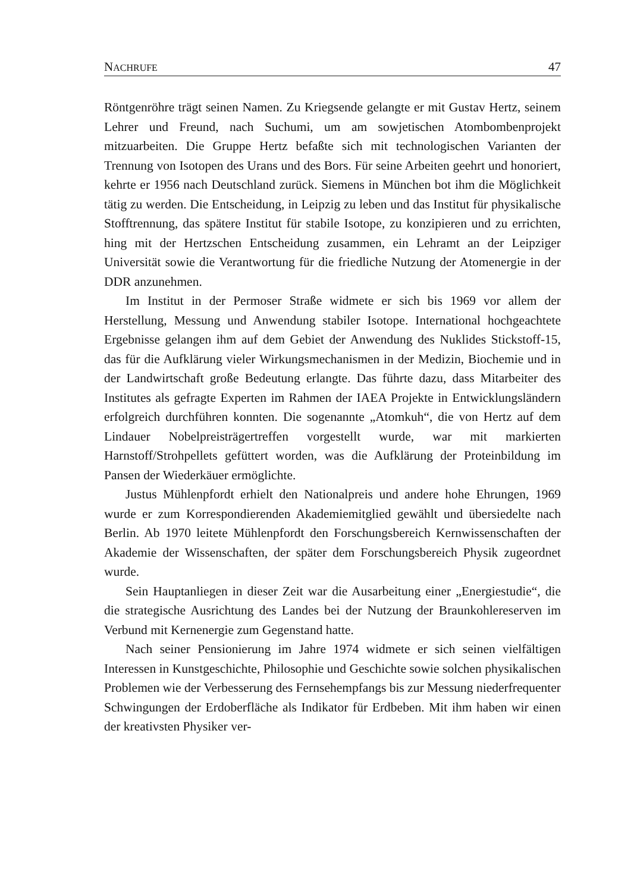NACHRUFE 47
Röntgenröhre trägt seinen Namen. Zu Kriegsende gelangte er mit Gustav Hertz, seinem Lehrer und Freund, nach Suchumi, um am sowjetischen Atombombenprojekt mitzuarbeiten. Die Gruppe Hertz befaßte sich mit technologischen Varianten der Trennung von Isotopen des Urans und des Bors. Für seine Arbeiten geehrt und honoriert, kehrte er 1956 nach Deutschland zurück. Siemens in München bot ihm die Möglichkeit tätig zu werden. Die Entscheidung, in Leipzig zu leben und das Institut für physikalische Stofftrennung, das spätere Institut für stabile Isotope, zu konzipieren und zu errichten, hing mit der Hertzschen Entscheidung zusammen, ein Lehramt an der Leipziger Universität sowie die Verantwortung für die friedliche Nutzung der Atomenergie in der DDR anzunehmen.
Im Institut in der Permoser Straße widmete er sich bis 1969 vor allem der Herstellung, Messung und Anwendung stabiler Isotope. International hochgeachtete Ergebnisse gelangen ihm auf dem Gebiet der Anwendung des Nuklides Stickstoff-15, das für die Aufklärung vieler Wirkungsmechanismen in der Medizin, Biochemie und in der Landwirtschaft große Bedeutung erlangte. Das führte dazu, dass Mitarbeiter des Institutes als gefragte Experten im Rahmen der IAEA Projekte in Entwicklungsländern erfolgreich durchführen konnten. Die sogenannte „Atomkuh“, die von Hertz auf dem Lindauer Nobelpreisträgertreffen vorgestellt wurde, war mit markierten Harnstoff/Strohpellets gefüttert worden, was die Aufklärung der Proteinbildung im Pansen der Wiederkäuer ermöglichte.
Justus Mühlenpfordt erhielt den Nationalpreis und andere hohe Ehrungen, 1969 wurde er zum Korrespondierenden Akademiemitglied gewählt und übersiedelte nach Berlin. Ab 1970 leitete Mühlenpfordt den Forschungsbereich Kernwissenschaften der Akademie der Wissenschaften, der später dem Forschungsbereich Physik zugeordnet wurde.
Sein Hauptanliegen in dieser Zeit war die Ausarbeitung einer „Energiestudie“, die die strategische Ausrichtung des Landes bei der Nutzung der Braunkohlereserven im Verbund mit Kernenergie zum Gegenstand hatte.
Nach seiner Pensionierung im Jahre 1974 widmete er sich seinen vielfältigen Interessen in Kunstgeschichte, Philosophie und Geschichte sowie solchen physikalischen Problemen wie der Verbesserung des Fernsehempfangs bis zur Messung niederfrequenter Schwingungen der Erdoberfläche als Indikator für Erdbeben. Mit ihm haben wir einen der kreativsten Physiker ver-